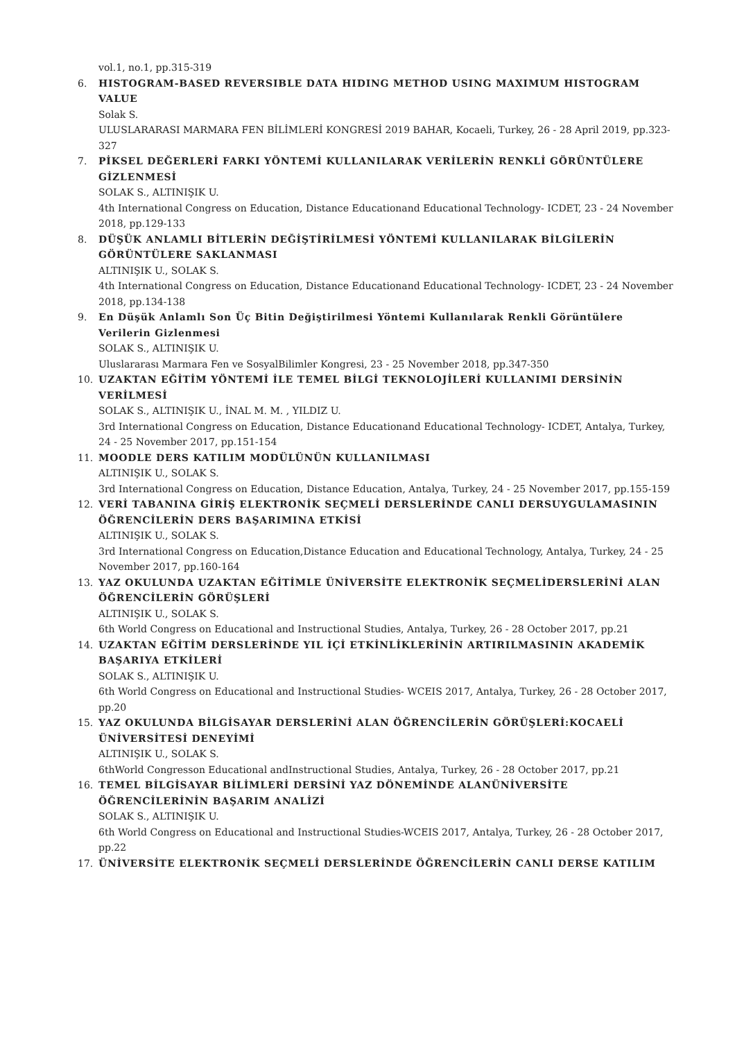vol.1, no.1, pp.315-319
6. HISTOGRAM-BASED REVERSIBLE DATA HIDING METHOD USING MAXIMUM HISTOGRAM VALUE
Solak S.
ULUSLARARASI MARMARA FEN BİLİMLERİ KONGRESİ 2019 BAHAR, Kocaeli, Turkey, 26 - 28 April 2019, pp.323-327
7. PİKSEL DEĞERLERİ FARKI YÖNTEMİ KULLANILARAK VERİLERİN RENKLİ GÖRÜNTÜLERE GİZLENMESİ
SOLAK S., ALTINIŞIK U.
4th International Congress on Education, Distance Educationand Educational Technology- ICDET, 23 - 24 November 2018, pp.129-133
8. DÜŞÜK ANLAMLI BİTLERİN DEĞİŞTİRİLMESİ YÖNTEMİ KULLANILARAK BİLGİLERİN GÖRÜNTÜLERE SAKLANMASI
ALTINIŞIK U., SOLAK S.
4th International Congress on Education, Distance Educationand Educational Technology- ICDET, 23 - 24 November 2018, pp.134-138
9. En Düşük Anlamlı Son Üç Bitin Değiştirilmesi Yöntemi Kullanılarak Renkli Görüntülere Verilerin Gizlenmesi
SOLAK S., ALTINIŞIK U.
Uluslararası Marmara Fen ve SosyalBilimler Kongresi, 23 - 25 November 2018, pp.347-350
10. UZAKTAN EĞİTİM YÖNTEMİ İLE TEMEL BİLGİ TEKNOLOJİLERİ KULLANIMI DERSİNİN VERİLMESİ
SOLAK S., ALTINIŞIK U., İNAL M. M. , YILDIZ U.
3rd International Congress on Education, Distance Educationand Educational Technology- ICDET, Antalya, Turkey, 24 - 25 November 2017, pp.151-154
11. MOODLE DERS KATILIM MODÜLÜNÜN KULLANILMASI
ALTINIŞIK U., SOLAK S.
3rd International Congress on Education, Distance Education, Antalya, Turkey, 24 - 25 November 2017, pp.155-159
12. VERİ TABANINA GİRİŞ ELEKTRONİK SEÇMELİ DERSLERİNDE CANLI DERSUYGULAMASININ ÖĞRENCİLERİN DERS BAŞARIMINA ETKİSİ
ALTINIŞIK U., SOLAK S.
3rd International Congress on Education,Distance Education and Educational Technology, Antalya, Turkey, 24 - 25 November 2017, pp.160-164
13. YAZ OKULUNDA UZAKTAN EĞİTİMLE ÜNİVERSİTE ELEKTRONİK SEÇMELİDERSLERİNİ ALAN ÖĞRENCİLERİN GÖRÜŞLERİ
ALTINIŞIK U., SOLAK S.
6th World Congress on Educational and Instructional Studies, Antalya, Turkey, 26 - 28 October 2017, pp.21
14. UZAKTAN EĞİTİM DERSLERİNDE YIL İÇİ ETKİNLİKLERİNİN ARTIRILMASININ AKADEMİK BAŞARIYA ETKİLERİ
SOLAK S., ALTINIŞIK U.
6th World Congress on Educational and Instructional Studies- WCEIS 2017, Antalya, Turkey, 26 - 28 October 2017, pp.20
15. YAZ OKULUNDA BİLGİSAYAR DERSLERİNİ ALAN ÖĞRENCİLERİN GÖRÜŞLERİ:KOCAELİ ÜNİVERSİTESİ DENEYİMİ
ALTINIŞIK U., SOLAK S.
6thWorld Congresson Educational andInstructional Studies, Antalya, Turkey, 26 - 28 October 2017, pp.21
16. TEMEL BİLGİSAYAR BİLİMLERİ DERSİNİ YAZ DÖNEMİNDE ALANÜNİVERSİTE ÖĞRENCİLERİNİN BAŞARIM ANALİZİ
SOLAK S., ALTINIŞIK U.
6th World Congress on Educational and Instructional Studies-WCEIS 2017, Antalya, Turkey, 26 - 28 October 2017, pp.22
17. ÜNİVERSİTE ELEKTRONİK SEÇMELİ DERSLERİNDE ÖĞRENCİLERİN CANLI DERSE KATILIM